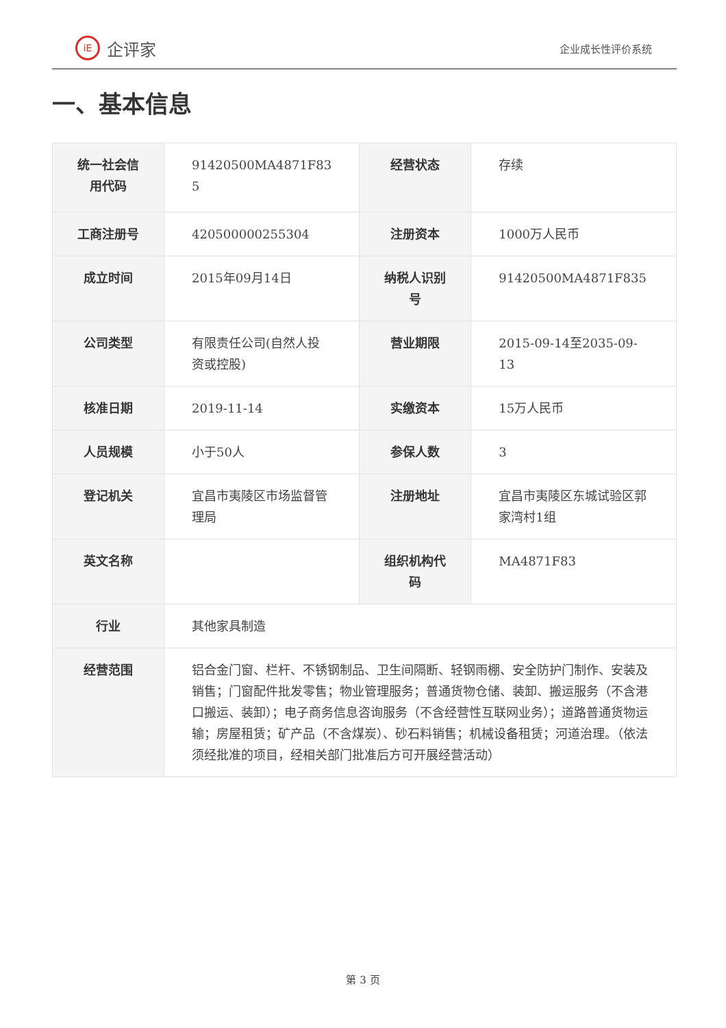iE 企评家
企业成长性评价系统
一、基本信息
| 统一社会信用代码 | 91420500MA4871F83 5 | 经营状态 | 存续 |
| 工商注册号 | 420500000255304 | 注册资本 | 1000万人民币 |
| 成立时间 | 2015年09月14日 | 纳税人识别号 | 91420500MA4871F835 |
| 公司类型 | 有限责任公司(自然人投资或控股) | 营业期限 | 2015-09-14至2035-09-13 |
| 核准日期 | 2019-11-14 | 实缴资本 | 15万人民币 |
| 人员规模 | 小于50人 | 参保人数 | 3 |
| 登记机关 | 宜昌市夷陵区市场监督管理局 | 注册地址 | 宜昌市夷陵区东城试验区郭家湾村1组 |
| 英文名称 | | 组织机构代码 | MA4871F83 |
| 行业 | 其他家具制造 | | |
| 经营范围 | 铝合金门窗、栏杆、不锈钢制品、卫生间隔断、轻钢雨棚、安全防护门制作、安装及销售；门窗配件批发零售；物业管理服务；普通货物仓储、装卸、搬运服务（不含港口搬运、装卸）；电子商务信息咨询服务（不含经营性互联网业务）；道路普通货物运输；房屋租赁；矿产品（不含煤炭）、砂石料销售；机械设备租赁；河道治理。（依法须经批准的项目，经相关部门批准后方可开展经营活动） | | |
第 3 页